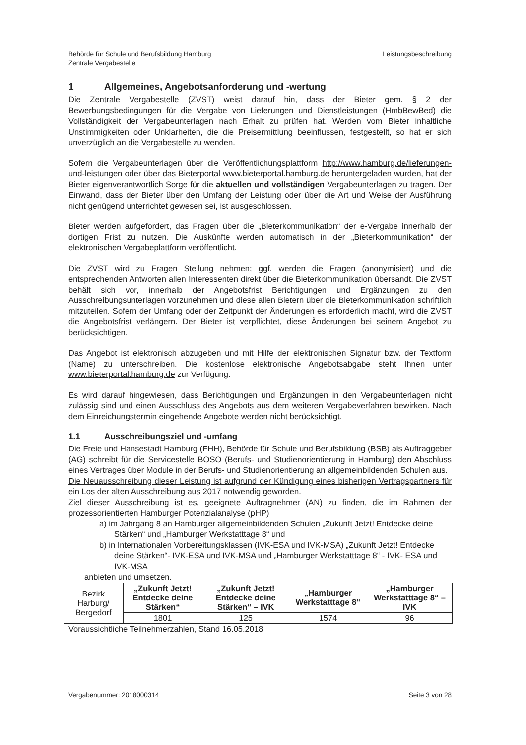Behörde für Schule und Berufsbildung Hamburg
Zentrale Vergabestelle
Leistungsbeschreibung
1 Allgemeines, Angebotsanforderung und -wertung
Die Zentrale Vergabestelle (ZVST) weist darauf hin, dass der Bieter gem. § 2 der Bewerbungsbedingungen für die Vergabe von Lieferungen und Dienstleistungen (HmbBewBed) die Vollständigkeit der Vergabeunterlagen nach Erhalt zu prüfen hat. Werden vom Bieter inhaltliche Unstimmigkeiten oder Unklarheiten, die die Preisermittlung beeinflussen, festgestellt, so hat er sich unverzüglich an die Vergabestelle zu wenden.
Sofern die Vergabeunterlagen über die Veröffentlichungsplattform http://www.hamburg.de/lieferungen-und-leistungen oder über das Bieterportal www.bieterportal.hamburg.de heruntergeladen wurden, hat der Bieter eigenverantwortlich Sorge für die aktuellen und vollständigen Vergabeunterlagen zu tragen. Der Einwand, dass der Bieter über den Umfang der Leistung oder über die Art und Weise der Ausführung nicht genügend unterrichtet gewesen sei, ist ausgeschlossen.
Bieter werden aufgefordert, das Fragen über die „Bieterkommunikation“ der e-Vergabe innerhalb der dortigen Frist zu nutzen. Die Auskünfte werden automatisch in der „Bieterkommunikation“ der elektronischen Vergabeplattform veröffentlicht.
Die ZVST wird zu Fragen Stellung nehmen; ggf. werden die Fragen (anonymisiert) und die entsprechenden Antworten allen Interessenten direkt über die Bieterkommunikation übersandt. Die ZVST behält sich vor, innerhalb der Angebotsfrist Berichtigungen und Ergänzungen zu den Ausschreibungsunterlagen vorzunehmen und diese allen Bietern über die Bieterkommunikation schriftlich mitzuteilen. Sofern der Umfang oder der Zeitpunkt der Änderungen es erforderlich macht, wird die ZVST die Angebotsfrist verlängern. Der Bieter ist verpflichtet, diese Änderungen bei seinem Angebot zu berücksichtigen.
Das Angebot ist elektronisch abzugeben und mit Hilfe der elektronischen Signatur bzw. der Textform (Name) zu unterschreiben. Die kostenlose elektronische Angebotsabgabe steht Ihnen unter www.bieterportal.hamburg.de zur Verfügung.
Es wird darauf hingewiesen, dass Berichtigungen und Ergänzungen in den Vergabeunterlagen nicht zulässig sind und einen Ausschluss des Angebots aus dem weiteren Vergabeverfahren bewirken. Nach dem Einreichungstermin eingehende Angebote werden nicht berücksichtigt.
1.1 Ausschreibungsziel und -umfang
Die Freie und Hansestadt Hamburg (FHH), Behörde für Schule und Berufsbildung (BSB) als Auftraggeber (AG) schreibt für die Servicestelle BOSO (Berufs- und Studienorientierung in Hamburg) den Abschluss eines Vertrages über Module in der Berufs- und Studienorientierung an allgemeinbildenden Schulen aus.
Die Neuausschreibung dieser Leistung ist aufgrund der Kündigung eines bisherigen Vertragspartners für ein Los der alten Ausschreibung aus 2017 notwendig geworden.
Ziel dieser Ausschreibung ist es, geeignete Auftragnehmer (AN) zu finden, die im Rahmen der prozessorientierten Hamburger Potenzialanalyse (pHP)
a) im Jahrgang 8 an Hamburger allgemeinbildenden Schulen „Zukunft Jetzt! Entdecke deine Stärken“ und „Hamburger Werkstatttage 8“ und
b) in Internationalen Vorbereitungsklassen (IVK-ESA und IVK-MSA) „Zukunft Jetzt! Entdecke deine Stärken“- IVK-ESA und IVK-MSA und „Hamburger Werkstatttage 8“ - IVK- ESA und IVK-MSA
anbieten und umsetzen.
| Bezirk Harburg/ Bergedorf | „Zukunft Jetzt! Entdecke deine Stärken“ | „Zukunft Jetzt! Entdecke deine Stärken“ – IVK | „Hamburger Werkstatttage 8“ | „Hamburger Werkstatttage 8“ – IVK |
| | 1801 | 125 | 1574 | 96 |
Voraussichtliche Teilnehmerzahlen, Stand 16.05.2018
Vergabenummer: 2018000314 Seite 3 von 28